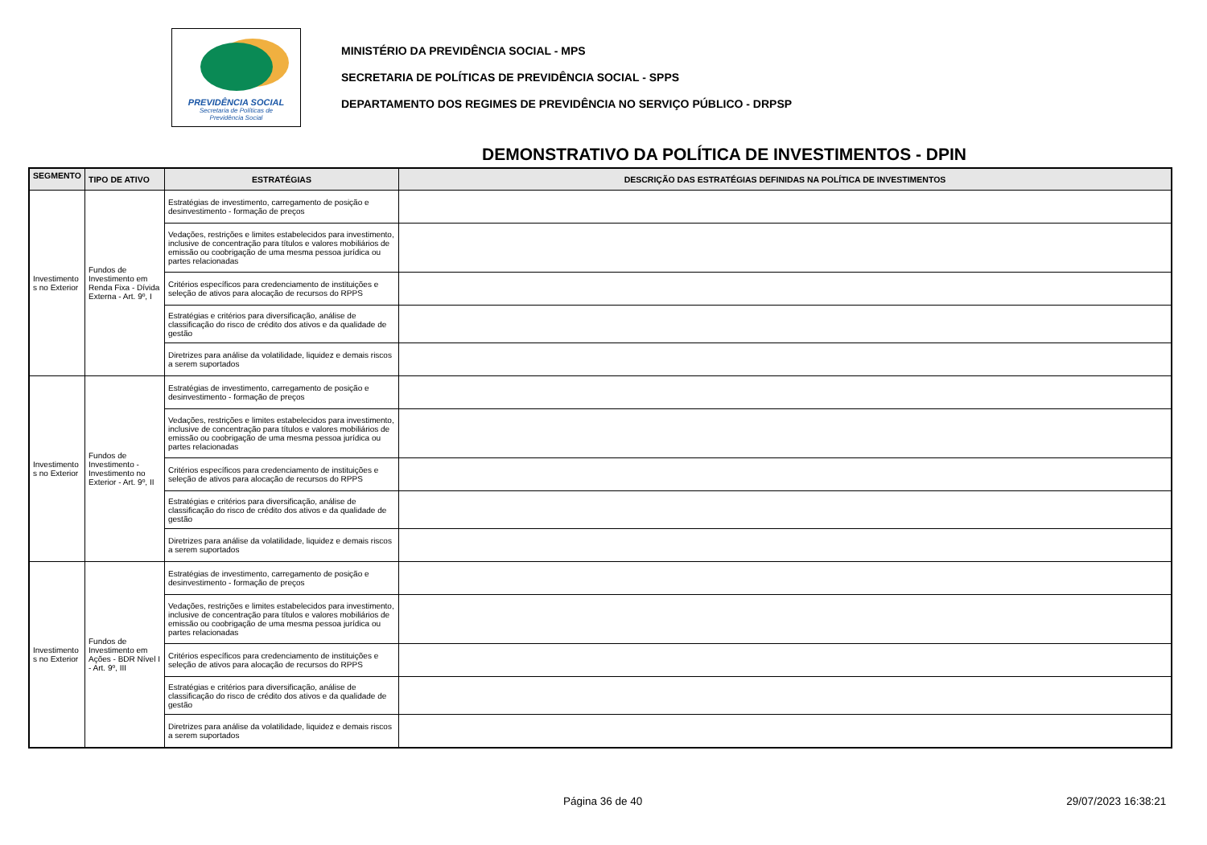PREVIDÊNCIA SOCIAL
Secretaria de Políticas de
Previdência Social
MINISTÉRIO DA PREVIDÊNCIA SOCIAL - MPS
SECRETARIA DE POLÍTICAS DE PREVIDÊNCIA SOCIAL - SPPS
DEPARTAMENTO DOS REGIMES DE PREVIDÊNCIA NO SERVIÇO PÚBLICO - DRPSP
DEMONSTRATIVO DA POLÍTICA DE INVESTIMENTOS - DPIN
| SEGMENTO | TIPO DE ATIVO | ESTRATÉGIAS | DESCRIÇÃO DAS ESTRATÉGIAS DEFINIDAS NA POLÍTICA DE INVESTIMENTOS |
| --- | --- | --- | --- |
| Investimento s no Exterior | Fundos de Investimento em Renda Fixa - Dívida Externa - Art. 9º, I | Estratégias de investimento, carregamento de posição e desinvestimento - formação de preços | |
| | | Vedações, restrições e limites estabelecidos para investimento, inclusive de concentração para títulos e valores mobiliários de emissão ou coobrigação de uma mesma pessoa jurídica ou partes relacionadas | |
| | | Critérios específicos para credenciamento de instituições e seleção de ativos para alocação de recursos do RPPS | |
| | | Estratégias e critérios para diversificação, análise de classificação do risco de crédito dos ativos e da qualidade de gestão | |
| | | Diretrizes para análise da volatilidade, liquidez e demais riscos a serem suportados | |
| Investimento s no Exterior | Fundos de Investimento - Investimento no Exterior - Art. 9º, II | Estratégias de investimento, carregamento de posição e desinvestimento - formação de preços | |
| | | Vedações, restrições e limites estabelecidos para investimento, inclusive de concentração para títulos e valores mobiliários de emissão ou coobrigação de uma mesma pessoa jurídica ou partes relacionadas | |
| | | Critérios específicos para credenciamento de instituições e seleção de ativos para alocação de recursos do RPPS | |
| | | Estratégias e critérios para diversificação, análise de classificação do risco de crédito dos ativos e da qualidade de gestão | |
| | | Diretrizes para análise da volatilidade, liquidez e demais riscos a serem suportados | |
| Investimento s no Exterior | Fundos de Investimento em Ações - BDR Nível I - Art. 9º, III | Estratégias de investimento, carregamento de posição e desinvestimento - formação de preços | |
| | | Vedações, restrições e limites estabelecidos para investimento, inclusive de concentração para títulos e valores mobiliários de emissão ou coobrigação de uma mesma pessoa jurídica ou partes relacionadas | |
| | | Critérios específicos para credenciamento de instituições e seleção de ativos para alocação de recursos do RPPS | |
| | | Estratégias e critérios para diversificação, análise de classificação do risco de crédito dos ativos e da qualidade de gestão | |
| | | Diretrizes para análise da volatilidade, liquidez e demais riscos a serem suportados | |
Página 36 de 40 29/07/2023 16:38:21